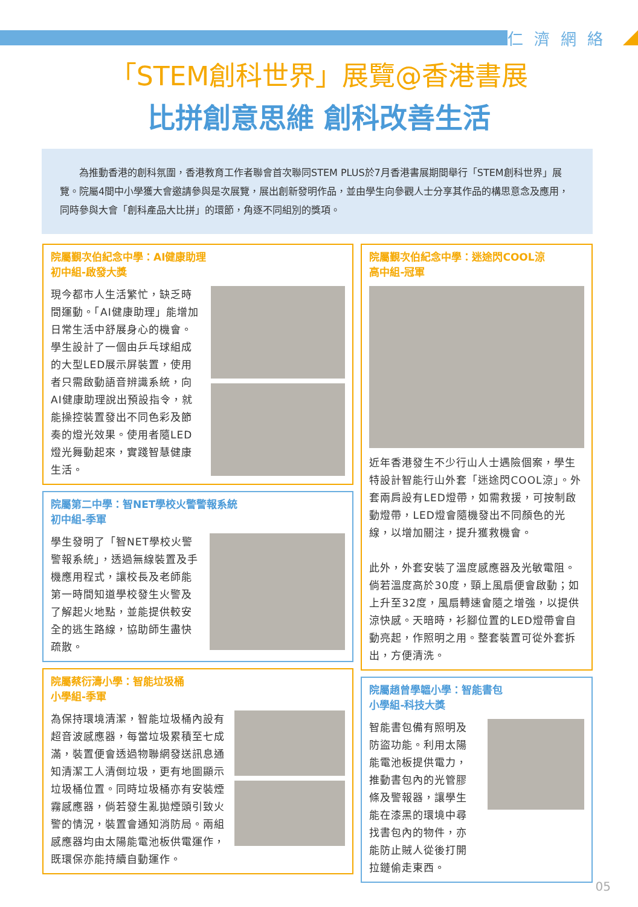仁濟網絡
「STEM創科世界」展覽@香港書展
比拼創意思維 創科改善生活
為推動香港的創科氛圍，香港教育工作者聯會首次聯同STEM PLUS於7月香港書展期間舉行「STEM創科世界」展覽。院屬4間中小學獲大會邀請參與是次展覽，展出創新發明作品，並由學生向參觀人士分享其作品的構思意念及應用，同時參與大會「創科產品大比拼」的環節，角逐不同組別的獎項。
院屬覲次伯紀念中學：AI健康助理
初中組-啟發大獎
現今都市人生活繁忙，缺乏時間運動。「AI健康助理」能增加日常生活中舒展身心的機會。學生設計了一個由乒乓球組成的大型LED展示屏裝置，使用者只需啟動語音辨識系統，向AI健康助理說出預設指令，就能操控裝置發出不同色彩及節奏的燈光效果。使用者隨LED燈光舞動起來，實踐智慧健康生活。
院屬第二中學：智NET學校火警警報系統
初中組-季軍
學生發明了「智NET學校火警警報系統」，透過無線裝置及手機應用程式，讓校長及老師能第一時間知道學校發生火警及了解起火地點，並能提供較安全的逃生路線，協助師生盡快疏散。
院屬蔡衍濤小學：智能垃圾桶
小學組-季軍
為保持環境清潔，智能垃圾桶內設有超音波感應器，每當垃圾累積至七成滿，裝置便會透過物聯網發送訊息通知清潔工人清倒垃圾，更有地圖顯示垃圾桶位置。同時垃圾桶亦有安裝煙霧感應器，倘若發生亂拋煙頭引致火警的情況，裝置會通知消防局。兩組感應器均由太陽能電池板供電運作，既環保亦能持續自動運作。
院屬覲次伯紀念中學：迷途閃COOL涼
高中組-冠軍
近年香港發生不少行山人士遇險個案，學生特設計智能行山外套「迷途閃COOL涼」。外套兩肩設有LED燈帶，如需救援，可按制啟動燈帶，LED燈會隨機發出不同顏色的光線，以增加關注，提升獲救機會。
此外，外套安裝了溫度感應器及光敏電阻。倘若溫度高於30度，頸上風扇便會啟動；如上升至32度，風扇轉速會隨之增強，以提供涼快感。天暗時，衫腳位置的LED燈帶會自動亮起，作照明之用。整套裝置可從外套拆出，方便清洗。
院屬趙曾學韞小學：智能書包
小學組-科技大獎
智能書包備有照明及防盜功能。利用太陽能電池板提供電力，推動書包內的光管膠條及警報器，讓學生能在漆黑的環境中尋找書包內的物件，亦能防止賊人從後打開拉鏈偷走東西。
05